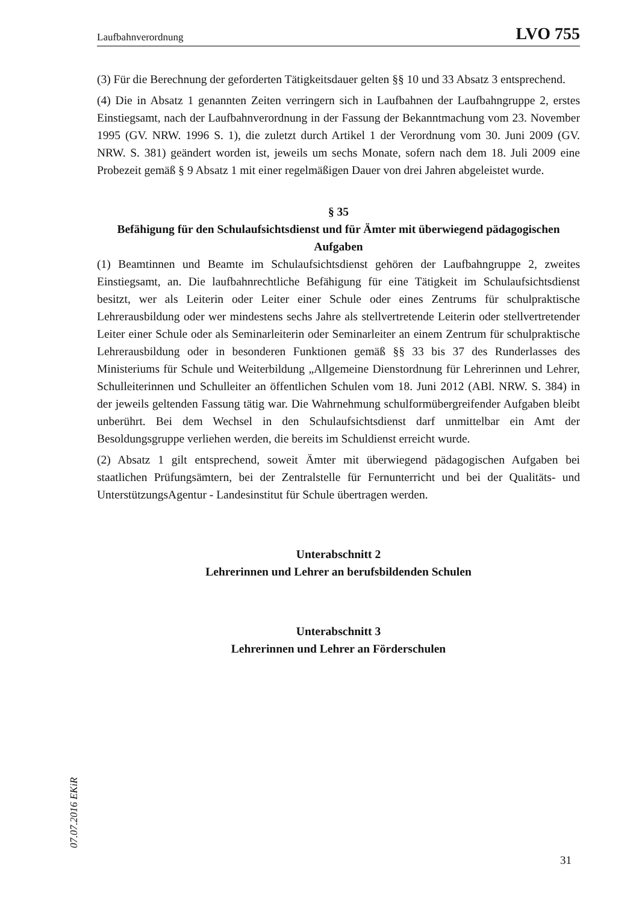Laufbahnverordnung LVO 755
(3) Für die Berechnung der geforderten Tätigkeitsdauer gelten §§ 10 und 33 Absatz 3 entsprechend.
(4) Die in Absatz 1 genannten Zeiten verringern sich in Laufbahnen der Laufbahngruppe 2, erstes Einstiegsamt, nach der Laufbahnverordnung in der Fassung der Bekanntmachung vom 23. November 1995 (GV. NRW. 1996 S. 1), die zuletzt durch Artikel 1 der Verordnung vom 30. Juni 2009 (GV. NRW. S. 381) geändert worden ist, jeweils um sechs Monate, sofern nach dem 18. Juli 2009 eine Probezeit gemäß § 9 Absatz 1 mit einer regelmäßigen Dauer von drei Jahren abgeleistet wurde.
§ 35
Befähigung für den Schulaufsichtsdienst und für Ämter mit überwiegend pädagogischen Aufgaben
(1) Beamtinnen und Beamte im Schulaufsichtsdienst gehören der Laufbahngruppe 2, zweites Einstiegsamt, an. Die laufbahnrechtliche Befähigung für eine Tätigkeit im Schulaufsichtsdienst besitzt, wer als Leiterin oder Leiter einer Schule oder eines Zentrums für schulpraktische Lehrerausbildung oder wer mindestens sechs Jahre als stellvertretende Leiterin oder stellvertretender Leiter einer Schule oder als Seminarleiterin oder Seminarleiter an einem Zentrum für schulpraktische Lehrerausbildung oder in besonderen Funktionen gemäß §§ 33 bis 37 des Runderlasses des Ministeriums für Schule und Weiterbildung „Allgemeine Dienstordnung für Lehrerinnen und Lehrer, Schulleiterinnen und Schulleiter an öffentlichen Schulen vom 18. Juni 2012 (ABl. NRW. S. 384) in der jeweils geltenden Fassung tätig war. Die Wahrnehmung schulformübergreifender Aufgaben bleibt unberührt. Bei dem Wechsel in den Schulaufsichtsdienst darf unmittelbar ein Amt der Besoldungsgruppe verliehen werden, die bereits im Schuldienst erreicht wurde.
(2) Absatz 1 gilt entsprechend, soweit Ämter mit überwiegend pädagogischen Aufgaben bei staatlichen Prüfungsämtern, bei der Zentralstelle für Fernunterricht und bei der Qualitäts- und UnterstützungsAgentur - Landesinstitut für Schule übertragen werden.
Unterabschnitt 2
Lehrerinnen und Lehrer an berufsbildenden Schulen
Unterabschnitt 3
Lehrerinnen und Lehrer an Förderschulen
07.07.2016 EKiR
31